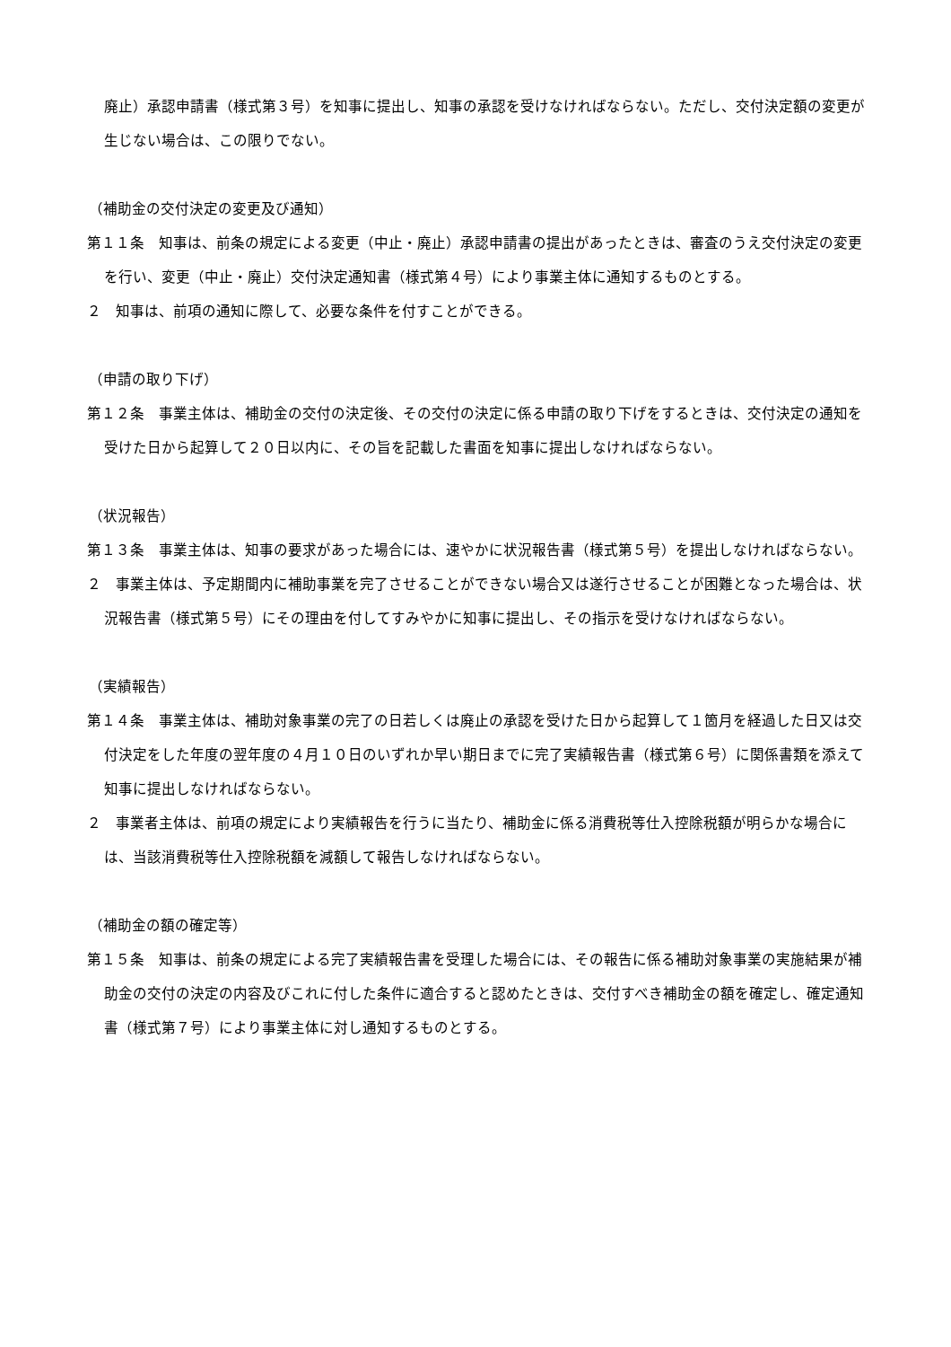廃止）承認申請書（様式第３号）を知事に提出し、知事の承認を受けなければならない。ただし、交付決定額の変更が生じない場合は、この限りでない。
（補助金の交付決定の変更及び通知）
第１１条　知事は、前条の規定による変更（中止・廃止）承認申請書の提出があったときは、審査のうえ交付決定の変更を行い、変更（中止・廃止）交付決定通知書（様式第４号）により事業主体に通知するものとする。
２　知事は、前項の通知に際して、必要な条件を付すことができる。
（申請の取り下げ）
第１２条　事業主体は、補助金の交付の決定後、その交付の決定に係る申請の取り下げをするときは、交付決定の通知を受けた日から起算して２０日以内に、その旨を記載した書面を知事に提出しなければならない。
（状況報告）
第１３条　事業主体は、知事の要求があった場合には、速やかに状況報告書（様式第５号）を提出しなければならない。
２　事業主体は、予定期間内に補助事業を完了させることができない場合又は遂行させることが困難となった場合は、状況報告書（様式第５号）にその理由を付してすみやかに知事に提出し、その指示を受けなければならない。
（実績報告）
第１４条　事業主体は、補助対象事業の完了の日若しくは廃止の承認を受けた日から起算して１箇月を経過した日又は交付決定をした年度の翌年度の４月１０日のいずれか早い期日までに完了実績報告書（様式第６号）に関係書類を添えて知事に提出しなければならない。
２　事業者主体は、前項の規定により実績報告を行うに当たり、補助金に係る消費税等仕入控除税額が明らかな場合には、当該消費税等仕入控除税額を減額して報告しなければならない。
（補助金の額の確定等）
第１５条　知事は、前条の規定による完了実績報告書を受理した場合には、その報告に係る補助対象事業の実施結果が補助金の交付の決定の内容及びこれに付した条件に適合すると認めたときは、交付すべき補助金の額を確定し、確定通知書（様式第７号）により事業主体に対し通知するものとする。